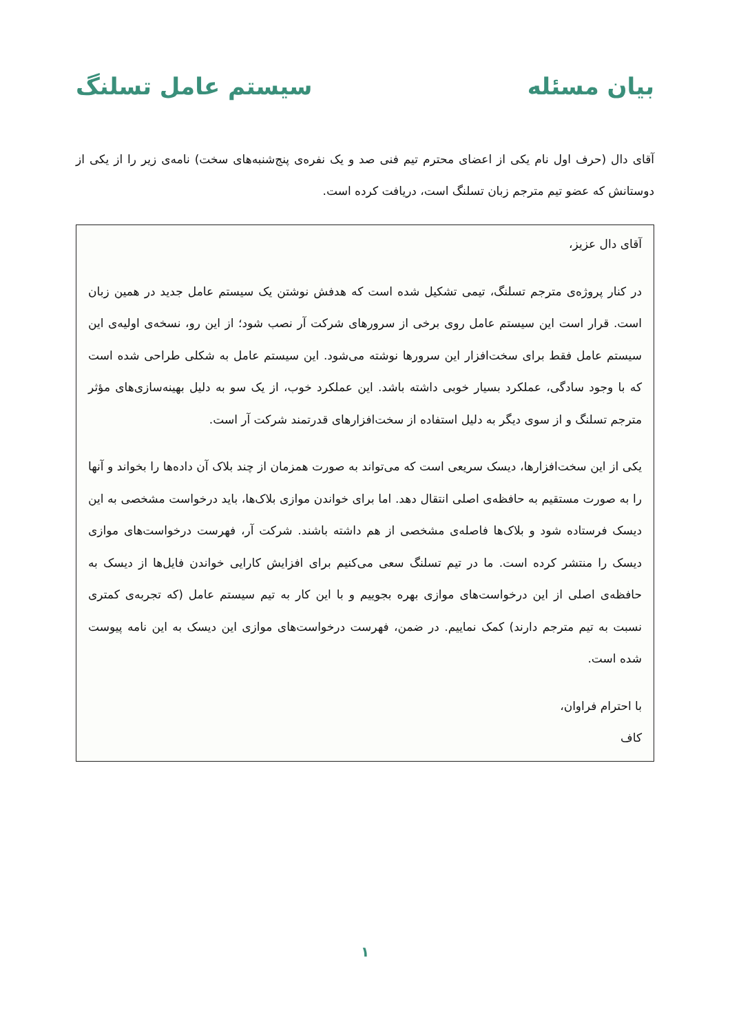بیان مسئله سیستم عامل تسلنگ
آقای دال (حرف اول نام یکی از اعضای محترم تیم فنی صد و یک نفره‌ی پنج‌شنبه‌های سخت) نامه‌ی زیر را از یکی از دوستانش که عضو تیم مترجم زبان تسلنگ است، دریافت کرده است.
آقای دال عزیز،
در کنار پروژه‌ی مترجم تسلنگ، تیمی تشکیل شده است که هدفش نوشتن یک سیستم عامل جدید در همین زبان است. قرار است این سیستم عامل روی برخی از سرورهای شرکت آر نصب شود؛ از این رو، نسخه‌ی اولیه‌ی این سیستم عامل فقط برای سخت‌افزار این سرورها نوشته می‌شود. این سیستم عامل به شکلی طراحی شده است که با وجود سادگی، عملکرد بسیار خوبی داشته باشد. این عملکرد خوب، از یک سو به دلیل بهینه‌سازی‌های مؤثر مترجم تسلنگ و از سوی دیگر به دلیل استفاده از سخت‌افزارهای قدرتمند شرکت آر است.
یکی از این سخت‌افزارها، دیسک سریعی است که می‌تواند به صورت همزمان از چند بلاک آن داده‌ها را بخواند و آنها را به صورت مستقیم به حافظه‌ی اصلی انتقال دهد. اما برای خواندن موازی بلاک‌ها، باید درخواست مشخصی به این دیسک فرستاده شود و بلاک‌ها فاصله‌ی مشخصی از هم داشته باشند. شرکت آر، فهرست درخواست‌های موازی دیسک را منتشر کرده است. ما در تیم تسلنگ سعی می‌کنیم برای افزایش کارایی خواندن فایل‌ها از دیسک به حافظه‌ی اصلی از این درخواست‌های موازی بهره بجوییم و با این کار به تیم سیستم عامل (که تجربه‌ی کمتری نسبت به تیم مترجم دارند) کمک نماییم. در ضمن، فهرست درخواست‌های موازی این دیسک به این نامه پیوست شده است.
با احترام فراوان،
کاف
۱